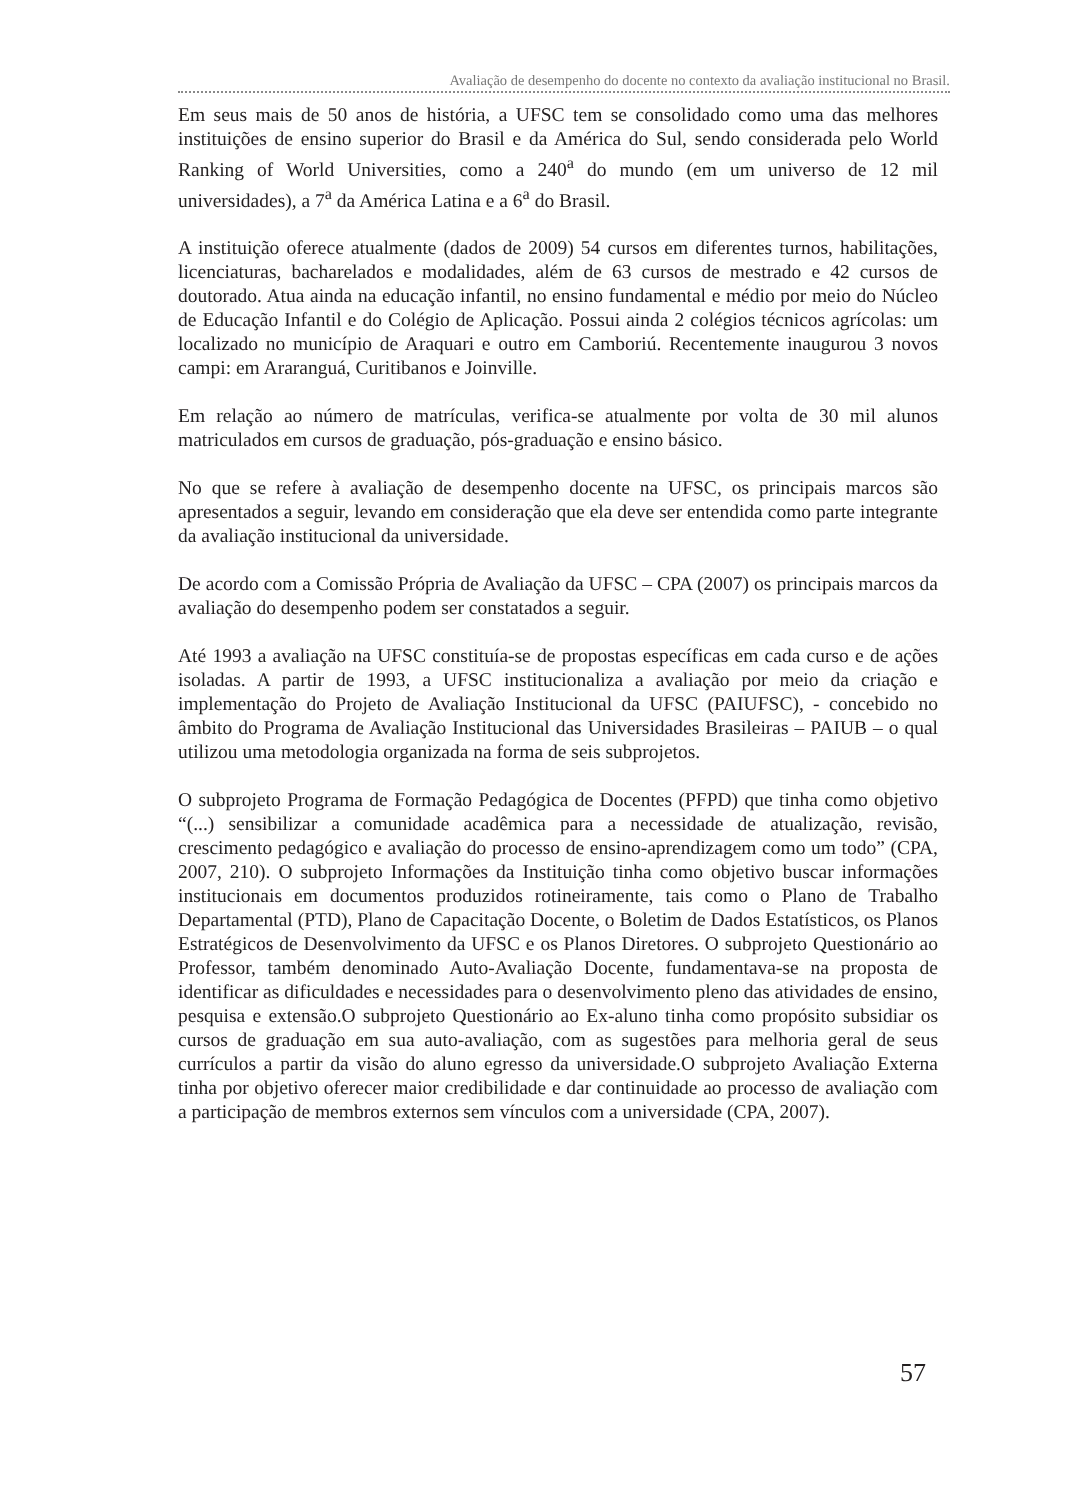Avaliação de desempenho do docente no contexto da avaliação institucional no Brasil.
Em seus mais de 50 anos de história, a UFSC tem se consolidado como uma das melhores instituições de ensino superior do Brasil e da América do Sul, sendo considerada pelo World Ranking of World Universities, como a 240<sup>a</sup> do mundo (em um universo de 12 mil universidades), a 7<sup>a</sup> da América Latina e a 6<sup>a</sup> do Brasil.
A instituição oferece atualmente (dados de 2009) 54 cursos em diferentes turnos, habilitações, licenciaturas, bacharelados e modalidades, além de 63 cursos de mestrado e 42 cursos de doutorado. Atua ainda na educação infantil, no ensino fundamental e médio por meio do Núcleo de Educação Infantil e do Colégio de Aplicação. Possui ainda 2 colégios técnicos agrícolas: um localizado no município de Araquari e outro em Camboriú. Recentemente inaugurou 3 novos campi: em Araranguá, Curitibanos e Joinville.
Em relação ao número de matrículas, verifica-se atualmente por volta de 30 mil alunos matriculados em cursos de graduação, pós-graduação e ensino básico.
No que se refere à avaliação de desempenho docente na UFSC, os principais marcos são apresentados a seguir, levando em consideração que ela deve ser entendida como parte integrante da avaliação institucional da universidade.
De acordo com a Comissão Própria de Avaliação da UFSC – CPA (2007) os principais marcos da avaliação do desempenho podem ser constatados a seguir.
Até 1993 a avaliação na UFSC constituía-se de propostas específicas em cada curso e de ações isoladas. A partir de 1993, a UFSC institucionaliza a avaliação por meio da criação e implementação do Projeto de Avaliação Institucional da UFSC (PAIUFSC), - concebido no âmbito do Programa de Avaliação Institucional das Universidades Brasileiras – PAIUB – o qual utilizou uma metodologia organizada na forma de seis subprojetos.
O subprojeto Programa de Formação Pedagógica de Docentes (PFPD) que tinha como objetivo “(...) sensibilizar a comunidade acadêmica para a necessidade de atualização, revisão, crescimento pedagógico e avaliação do processo de ensino-aprendizagem como um todo” (CPA, 2007, 210). O subprojeto Informações da Instituição tinha como objetivo buscar informações institucionais em documentos produzidos rotineiramente, tais como o Plano de Trabalho Departamental (PTD), Plano de Capacitação Docente, o Boletim de Dados Estatísticos, os Planos Estratégicos de Desenvolvimento da UFSC e os Planos Diretores. O subprojeto Questionário ao Professor, também denominado Auto-Avaliação Docente, fundamentava-se na proposta de identificar as dificuldades e necessidades para o desenvolvimento pleno das atividades de ensino, pesquisa e extensão.O subprojeto Questionário ao Ex-aluno tinha como propósito subsidiar os cursos de graduação em sua auto-avaliação, com as sugestões para melhoria geral de seus currículos a partir da visão do aluno egresso da universidade.O subprojeto Avaliação Externa tinha por objetivo oferecer maior credibilidade e dar continuidade ao processo de avaliação com a participação de membros externos sem vínculos com a universidade (CPA, 2007).
57